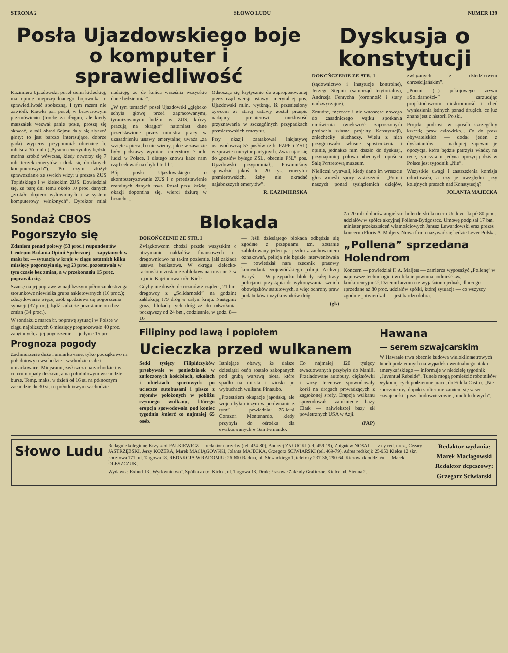STRONA 2 SŁOWO LUDU NUMER 139
Posła Ujazdowskiego boje o komputer i sprawiedliwość
Kazimierz Ujazdowski, poseł ziemi kieleckiej, ma opinię nieprzejednanego bojownika o sprawiedliwość społeczną. I tym razem nie zawiódł. Krewki pan poseł, w brawurowym przemówieniu (trochę za długim, ale kiedy marszałek wezwał panie posłe, proszę się skracać, z sali obrad Sejmu daly się słyszeć głosy: to jest bardzo interesujące, dobrze gada) wypierw przypomniał obietnicę b. ministra Kuronia („System emerytalny będzie można zrobić wówczas, kiedy otworzy się 7 mln teczek emerytów i doda się do danych komputerowych”). Po czym złożył sprawozdanie ze swoich wizyt u prezesa ZUS Topińskiego i w kieleckim ZUS. Dowiedział się, że parę dni temu około 10 proc. danych „zostało dopiero wylowionych i w system komputerowy włożonych”. Dyrektor miał nadzieję, że do końca września wszystkie dane będzie miał”.
„W tym temacie” poseł Ujazdowski „głęboko schyla głowę przed zapracowanymi, tyranizowanymi ludźmi w ZUS, którzy pracują na okrągło”, natomiast dane przedstawione przez ministra pracy w uzasadnieniu ustawy emerytalnej uważa „za wzięte z pieca, bo nie wiemy, jakie w zasadzie były podstawy wymiaru emerytury 7 mln ludzi w Polsce. I dlatego znowu każe nam rząd celować na chybił trafił”.
Bój posła Ujazdowskiego o skomputeryzowanie ZUS i o przedstawienie rzetelnych danych trwa. Poseł przy każdej okazji dopomina się, wierci dziurę w brzuchu...
Odnosząc się krytycznie do zaproponowanej przez rząd wersji ustawy emerytalnej pos. Ujazdowski m.in. wytknął, iż przeniesiony żywcem ze starej ustawy został przepis nadający premierowi możliwość przyznawania w szczególnych przypadkach premierowskich emerytur.
Przy okazji zaatakował inicjatywę ustawodawczą 57 posłów (z b. PZPR i ZSL) w sprawie emerytur partyjnych. Zwracając się do „posłów byłego ZSL, obecnie PSL” pos. Ujazdowski przypomniał... Powinniśmy sprawdzić jakoś te 20 tys. emerytur premierowskich, żeby nie okradać najubozszych emerytów”.
R. KAZIMIERSKA
Dyskusja o konstytucji
DOKOŃCZENIE ZE STR. 1
(sądownictwo i instytucje kontrolne), Jerzego Stępnia (samorząd terytorialny), Andrzeja Fenrycha (obronność i stany nadzwyczajne).
Zmudne, męczące i nie wnoszące nowego do zasadniczego wątku spotkania omówienia (większość zaproszonych posiadała własne projekty Konstytucji), zniechęciły słuchaczy. Wielu z nich przygotowało własne spostrzeżenia i opinie, jednakże nim doszło do dyskusji, przynajmniej połowa obecnych opuściła Salę Portretową muzeum.
Nieliczni wytrwali, kiedy dano im wreszcie głos wnieśli spory zastrzeżeń... „Pomni naszych ponad tysiącletnich dziejów, związanych z dziedzictwem chrześcijańskim”.
„Pomni (...) pokojowego zrywu »Solidarności«” zarzucając projektodawcom nieskromność i chęć wyniesienia jednych ponad drugich, co już znane jest z historii Polski.
Projekt podnosi w sposób szczególny kwestię praw człowieka... Co do praw obywatelskich — dodał jeden z dyskutantów — najlepiej zapewni je opozycja, która będzie patrzyła władzy na ręce, tymczasem jedyną opozycją dziś w Polsce jest tygodnik „Nie”.
Wszystkie uwagi i zastrzeżenia komisja odnotowała, a czy je uwzględni przy kolejnych pracach nad Konstytucją?
JOLANTA MAJECKA
Sondaż CBOS
Pogorszyło się
Zdaniem ponad połowy (53 proc.) respondentów Centrum Badania Opinii Społecznej — zapytanych w maju br. — sytuacja w kraju w ciągu ostatnich kilku miesięcy pogorszyła się, wg 23 proc. pozostawała w tym czasie bez zmian, a w przekonaniu 15 proc. poprawiła się.
Szansę na jej poprawę w najbliższym półroczu dostrzega stosunkowo niewielka grupa ankietowanych (16 proc.); zdecydowanie więcej osób spodziewa się pogorszenia sytuacji (37 proc.), bądź sądzi, że pozostanie ona bez zmian (34 proc.).
W sondażu z marca br. poprawę sytuacji w Polsce w ciągu najbliższych 6 miesięcy prognozowało 40 proc. zapytanych, a jej pogorszenie — jedynie 15 proc.
Prognoza pogody
Zachmurzenie duże i umiarkowane, tylko początkowo na południowym wschodzie i wschodzie małe i umiarkowane. Miejscami, zwłaszcza na zachodzie i w centrum opady deszczu, a na południowym wschodzie burze. Temp. maks. w dzień od 16 st. na północnym zachodzie do 30 st. na południowym wschodzie.
Blokada
DOKOŃCZENIE ZE STR. 1
Związkowcom chodzi przede wszystkim o utrzymanie nakładów finansowych na drogownictwo na takim poziomie, jaki zakłada ustawa budżetowa. W okręgu kielecko-radomskim zostanie zablokowana trasa nr 7 w rejonie Kajetanowa koło Kielc.
Gdyby nie doszło do rozmów z rządem, 21 bm. drogowcy z „Solidarności” na godzinę zablokują 179 dróg w całym kraju. Następnie grożą blokadą tych dróg aż do odwołania, począwszy od 24 bm., codziennie, w godz. 8—16.
— Jeśli dziesiątego blokada odbędzie się zgodnie z przepisami tzn. zostanie zablokowany jeden pas jezdni z zachowaniem oznakowań, policja nie będzie interweniowała — powiedział nam rzecznik prasowy komendanta wojewódzkiego policji, Andrzej Karyś. — W przypadku blokady całej trasy policjanci przystąpią do wykonywania swoich obowiązków statutowych, a więc ochrony praw podatników i użytkowników dróg.
(gk)
Za 20 mln dolarów angielsko-holenderski koncern Unilever kupił 80 proc. udziałów w spółce akcyjnej Pollena-Bydgoszcz. Umowę podpisał 17 bm. minister przekształceń własnościowych Janusz Lewandowski oraz prezes koncernu Floris A. Maljers. Nowa firma nazywać się będzie Lever Polska.
„Pollena” sprzedana Holendrom
Koncern — powiedział F. A. Maljers — zamierza wyposażyć „Pollenę” w najnowsze technologie i w efekcie powinna podnieść swą konkurencyjność. Dziennikarzom nie wyjaśniono jednak, dlaczego sprzedano aż 80 proc. udziałów spółki, której sytuacja — co wszyscy zgodnie potwierdzali — jest bardzo dobra.
Filipiny pod lawą i popiołem
Ucieczka przed wulkanem
Setki tysięcy Filipińczyków przebywało w poniedziałek w zatłoczonych kościołach, szkołach i obiektach sportowych po ucieczce autobusami i pieszo z rejonów położonych w pobliżu czynnego wulkanu, którego erupcja spowodowała pod koniec tygodnia śmierć co najmniej 65 osób.
Istniejące obawy, że dalsze dziesiątki osób zostało zakopanych pod grubą warstwą błota, które spadło na miasta i wioski po wybuchach wulkanu Pinatubo.
„Przestałem okupacje japońską, ale wojna była niczym w porównaniu z tym” — powiedział 75-letni Corazon Montenardo, kiedy przybyła do ośrodka dla ewakuowanych w San Fernando.
Co najmniej 120 tysięcy ewakuowanych przybyło do Manili. Przeladowane autobusy, ciężarówki i wozy terenowe spowodowały korki na drogach prowadzących z zagrożonej strefy. Erupcja wulkanu spowodowała zamknięcie bazy Clark — największej bazy sił powietrznych USA w Azji.
(PAP)
Hawana
— serem szwajcarskim
W Hawanie trwa obecnie budowa wielokilometrowych tuneli podziemnych na wypadek ewentualnego ataku amerykańskiego — informuje w niedzielę tygodnik „Juventud Rebelde”. Tunele mogą pomieścić robotników wykonujących podziemne prace, do Fidela Castro. „Nie spocznie-my, dopóki stolica nie zamieni się w ser szwajcarski” pisze budowniczowie „tuneli ludowych”.
Słowo Ludu
Redaguje kolegium: Krzysztof FALKIEWICZ — redaktor naczelny (tel. 424-80), Andrzej ZAŁUCKI (tel. 459-19), Zbigniew NOSAL — z-cy red. nacz., Cezary JASTRZĘBSKI, Jerzy KOZERA, Marek MACIĄGOWSKI, Jolanta MAJECKA, Grzegorz SCIWIARSKI (tel. 469-79). Adres redakcji: 25-953 Kielce 12 skr. pocztowa 171, ul. Targowa 18. REDAKCJA W RADOMIU: 26-600 Radom, ul. Słowackiego 1, telefony 237-36, 290-64. Kierownik oddziału — Marek OLESZCZUK.
Wydawca: Exbud-13 „Wydawnictwo”, Spółka z o.o. Kielce, ul. Targowa 18. Druk: Prasowe Zakłady Graficzne, Kielce, ul. Sienna 2.
Redaktor wydania:
Marek Maciągowski
Redaktor depeszowy:
Grzegorz Sciwiarski